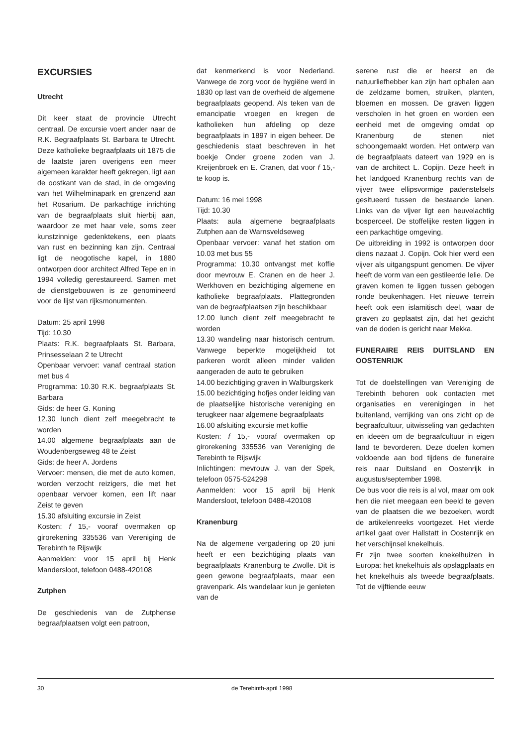EXCURSIES
Utrecht
Dit keer staat de provincie Utrecht centraal. De excursie voert ander naar de R.K. Begraafplaats St. Barbara te Utrecht. Deze katholieke begraafplaats uit 1875 die de laatste jaren overigens een meer algemeen karakter heeft gekregen, ligt aan de oostkant van de stad, in de omgeving van het Wilhelminapark en grenzend aan het Rosarium. De parkachtige inrichting van de begraafplaats sluit hierbij aan, waardoor ze met haar vele, soms zeer kunstzinnige gedenktekens, een plaats van rust en bezinning kan zijn. Centraal ligt de neogotische kapel, in 1880 ontworpen door architect Alfred Tepe en in 1994 volledig gerestaureerd. Samen met de dienstgebouwen is ze genomineerd voor de lijst van rijksmonumenten.
Datum: 25 april 1998
Tijd: 10.30
Plaats: R.K. begraafplaats St. Barbara, Prinsesselaan 2 te Utrecht
Openbaar vervoer: vanaf centraal station met bus 4
Programma: 10.30 R.K. begraafplaats St. Barbara
Gids: de heer G. Koning
12.30 lunch dient zelf meegebracht te worden
14.00 algemene begraafplaats aan de Woudenbergseweg 48 te Zeist
Gids: de heer A. Jordens
Vervoer: mensen, die met de auto komen, worden verzocht reizigers, die met het openbaar vervoer komen, een lift naar Zeist te geven
15.30 afsluiting excursie in Zeist
Kosten: f 15,- vooraf overmaken op girorekening 335536 van Vereniging de Terebinth te Rijswijk
Aanmelden: voor 15 april bij Henk Mandersloot, telefoon 0488-420108
Zutphen
De geschiedenis van de Zutphense begraafplaatsen volgt een patroon,
dat kenmerkend is voor Nederland. Vanwege de zorg voor de hygiëne werd in 1830 op last van de overheid de algemene begraafplaats geopend. Als teken van de emancipatie vroegen en kregen de katholieken hun afdeling op deze begraafplaats in 1897 in eigen beheer. De geschiedenis staat beschreven in het boekje Onder groene zoden van J. Kreijenbroek en E. Cranen, dat voor f 15,- te koop is.
Datum: 16 mei 1998
Tijd: 10.30
Plaats: aula algemene begraafplaats Zutphen aan de Warnsveldseweg
Openbaar vervoer: vanaf het station om 10.03 met bus 55
Programma: 10.30 ontvangst met koffie door mevrouw E. Cranen en de heer J. Werkhoven en bezichtiging algemene en katholieke begraafplaats. Plattegronden van de begraafplaatsen zijn beschikbaar
12.00 lunch dient zelf meegebracht te worden
13.30 wandeling naar historisch centrum. Vanwege beperkte mogelijkheid tot parkeren wordt alleen minder validen aangeraden de auto te gebruiken
14.00 bezichtiging graven in Walburgskerk
15.00 bezichtiging hofjes onder leiding van de plaatselijke historische vereniging en terugkeer naar algemene begraafplaats
16.00 afsluiting excursie met koffie
Kosten: f 15,- vooraf overmaken op girorekening 335536 van Vereniging de Terebinth te Rijswijk
Inlichtingen: mevrouw J. van der Spek, telefoon 0575-524298
Aanmelden: voor 15 april bij Henk Mandersloot, telefoon 0488-420108
Kranenburg
Na de algemene vergadering op 20 juni heeft er een bezichtiging plaats van begraafplaats Kranenburg te Zwolle. Dit is geen gewone begraafplaats, maar een gravenpark. Als wandelaar kun je genieten van de
serene rust die er heerst en de natuurliefhebber kan zijn hart ophalen aan de zeldzame bomen, struiken, planten, bloemen en mossen. De graven liggen verscholen in het groen en worden een eenheid met de omgeving omdat op Kranenburg de stenen niet schoongemaakt worden. Het ontwerp van de begraafplaats dateert van 1929 en is van de architect L. Copijn. Deze heeft in het landgoed Kranenburg rechts van de vijver twee ellipsvormige padenstelsels gesitueerd tussen de bestaande lanen. Links van de vijver ligt een heuvelachtig bosperceel. De stoffelijke resten liggen in een parkachtige omgeving.
De uitbreiding in 1992 is ontworpen door diens nazaat J. Copijn. Ook hier werd een vijver als uitgangspunt genomen. De vijver heeft de vorm van een gestileerde lelie. De graven komen te liggen tussen gebogen ronde beukenhagen. Het nieuwe terrein heeft ook een islamitisch deel, waar de graven zo geplaatst zijn, dat het gezicht van de doden is gericht naar Mekka.
FUNERAIRE REIS DUITSLAND EN OOSTENRIJK
Tot de doelstellingen van Vereniging de Terebinth behoren ook contacten met organisaties en verenigingen in het buitenland, verrijking van ons zicht op de begraafcultuur, uitwisseling van gedachten en ideeën om de begraafcultuur in eigen land te bevorderen. Deze doelen komen voldoende aan bod tijdens de funeraire reis naar Duitsland en Oostenrijk in augustus/september 1998.
De bus voor die reis is al vol, maar om ook hen die niet meegaan een beeld te geven van de plaatsen die we bezoeken, wordt de artikelenreeks voortgezet. Het vierde artikel gaat over Hallstatt in Oostenrijk en het verschijnsel knekelhuis.
Er zijn twee soorten knekelhuizen in Europa: het knekelhuis als opslagplaats en het knekelhuis als tweede begraafplaats. Tot de vijftiende eeuw
30 de Terebinth-april 1998